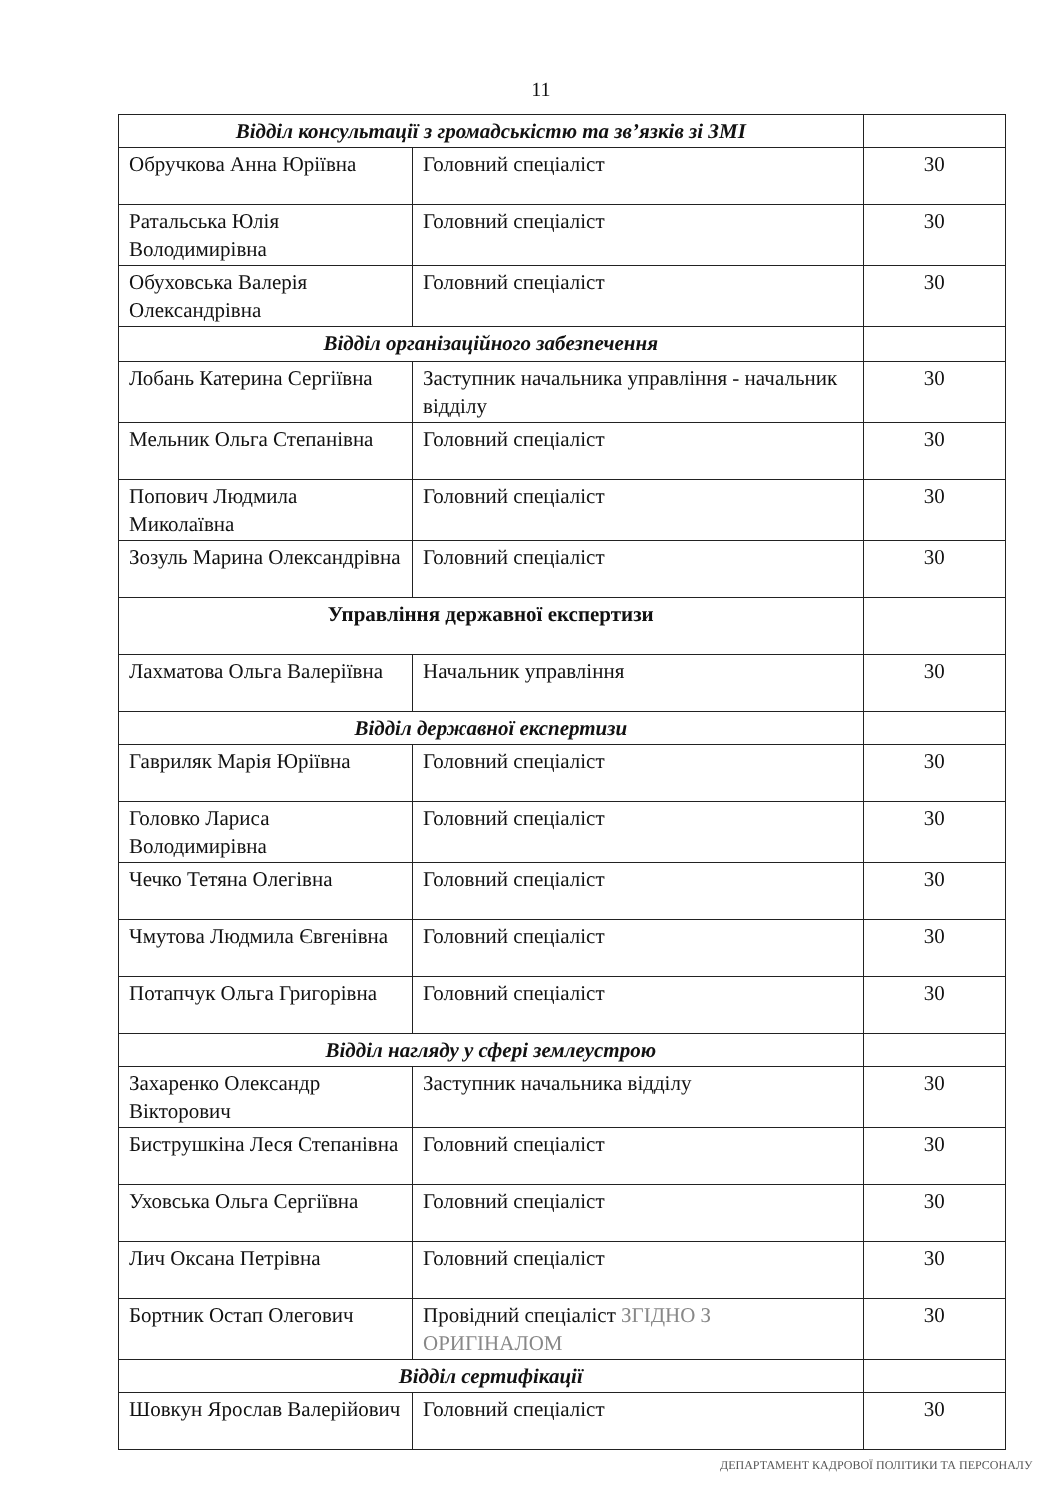11
| Відділ консультації з громадськістю та зв’язків зі ЗМІ | | |
| Обручкова Анна Юріївна | Головний спеціаліст | 30 |
| Ратальська Юлія Володимирівна | Головний спеціаліст | 30 |
| Обуховська Валерія Олександрівна | Головний спеціаліст | 30 |
| Відділ організаційного забезпечення | | |
| Лобань Катерина Сергіївна | Заступник начальника управління - начальник відділу | 30 |
| Мельник Ольга Степанівна | Головний спеціаліст | 30 |
| Попович Людмила Миколаївна | Головний спеціаліст | 30 |
| Зозуль Марина Олександрівна | Головний спеціаліст | 30 |
| Управління державної експертизи | | |
| Лахматова Ольга Валеріївна | Начальник управління | 30 |
| Відділ державної експертизи | | |
| Гавриляк Марія Юріївна | Головний спеціаліст | 30 |
| Головко Лариса Володимирівна | Головний спеціаліст | 30 |
| Чечко Тетяна Олегівна | Головний спеціаліст | 30 |
| Чмутова Людмила Євгенівна | Головний спеціаліст | 30 |
| Потапчук Ольга Григорівна | Головний спеціаліст | 30 |
| Відділ нагляду у сфері землеустрою | | |
| Захаренко Олександр Вікторович | Заступник начальника відділу | 30 |
| Биструшкіна Леся Степанівна | Головний спеціаліст | 30 |
| Уховська Ольга Сергіївна | Головний спеціаліст | 30 |
| Лич Оксана Петрівна | Головний спеціаліст | 30 |
| Бортник Остап Олегович | Провідний спеціаліст ЗГІДНО З ОРИГІНАЛОМ | 30 |
| Відділ сертифікації | | |
| Шовкун Ярослав Валерійович | Головний спеціаліст | 30 |
ДЕПАРТАМЕНТ КАДРОВОЇ ПОЛІТИКИ ТА ПЕРСОНАЛУ